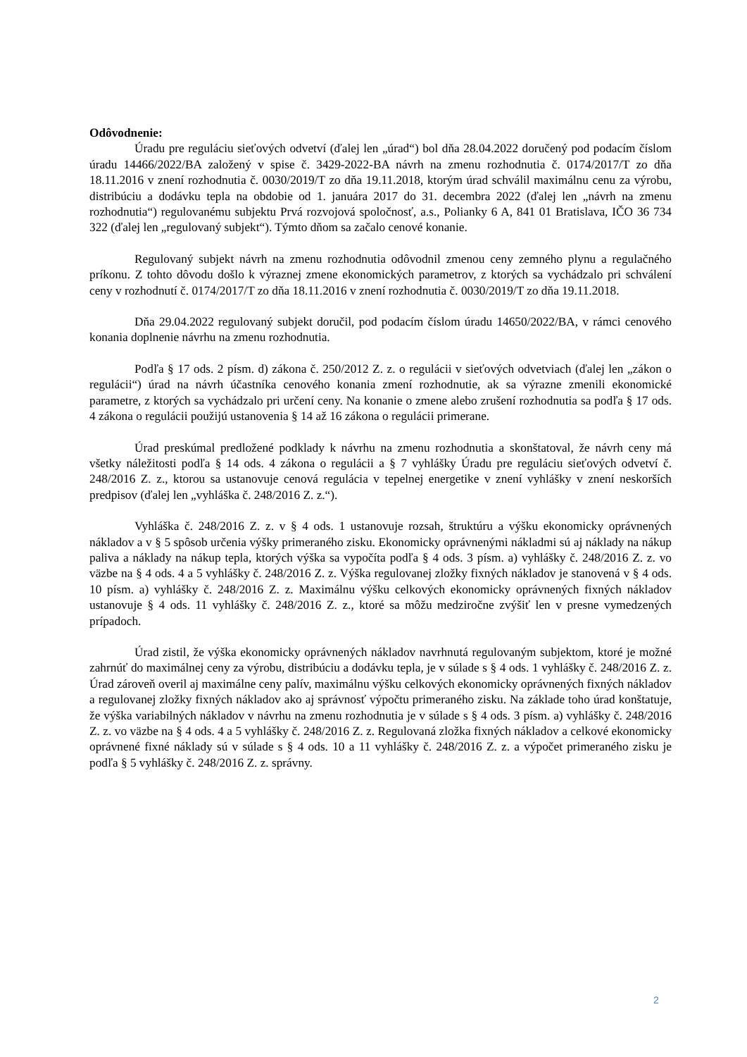Odôvodnenie:
Úradu pre reguláciu sieťových odvetví (ďalej len „úrad“) bol dňa 28.04.2022 doručený pod podacím číslom úradu 14466/2022/BA založený v spise č. 3429-2022-BA návrh na zmenu rozhodnutia č. 0174/2017/T zo dňa 18.11.2016 v znení rozhodnutia č. 0030/2019/T zo dňa 19.11.2018, ktorým úrad schválil maximálnu cenu za výrobu, distribúciu a dodávku tepla na obdobie od 1. januára 2017 do 31. decembra 2022 (ďalej len „návrh na zmenu rozhodnutia“) regulovanému subjektu Prvá rozvojová spoločnosť, a.s., Polianky 6 A, 841 01 Bratislava, IČO 36 734 322 (ďalej len „regulovaný subjekt“). Týmto dňom sa začalo cenové konanie.
Regulovaný subjekt návrh na zmenu rozhodnutia odôvodnil zmenou ceny zemného plynu a regulačného príkonu. Z tohto dôvodu došlo k výraznej zmene ekonomických parametrov, z ktorých sa vychádzalo pri schválení ceny v rozhodnutí č. 0174/2017/T zo dňa 18.11.2016 v znení rozhodnutia č. 0030/2019/T zo dňa 19.11.2018.
Dňa 29.04.2022 regulovaný subjekt doručil, pod podacím číslom úradu 14650/2022/BA, v rámci cenového konania doplnenie návrhu na zmenu rozhodnutia.
Podľa § 17 ods. 2 písm. d) zákona č. 250/2012 Z. z. o regulácii v sieťových odvetviach (ďalej len „zákon o regulácii“) úrad na návrh účastníka cenového konania zmení rozhodnutie, ak sa výrazne zmenili ekonomické parametre, z ktorých sa vychádzalo pri určení ceny. Na konanie o zmene alebo zrušení rozhodnutia sa podľa § 17 ods. 4 zákona o regulácii použijú ustanovenia § 14 až 16 zákona o regulácii primerane.
Úrad preskúmal predložené podklady k návrhu na zmenu rozhodnutia a skonštatoval, že návrh ceny má všetky náležitosti podľa § 14 ods. 4 zákona o regulácii a § 7 vyhlášky Úradu pre reguláciu sieťových odvetví č. 248/2016 Z. z., ktorou sa ustanovuje cenová regulácia v tepelnej energetike v znení vyhlášky v znení neskorších predpisov (ďalej len „vyhláška č. 248/2016 Z. z.“).
Vyhláška č. 248/2016 Z. z. v § 4 ods. 1 ustanovuje rozsah, štruktúru a výšku ekonomicky oprávnených nákladov a v § 5 spôsob určenia výšky primeraného zisku. Ekonomicky oprávnenými nákladmi sú aj náklady na nákup paliva a náklady na nákup tepla, ktorých výška sa vypočíta podľa § 4 ods. 3 písm. a) vyhlášky č. 248/2016 Z. z. vo väzbe na § 4 ods. 4 a 5 vyhlášky č. 248/2016 Z. z. Výška regulovanej zložky fixných nákladov je stanovená v § 4 ods. 10 písm. a) vyhlášky č. 248/2016 Z. z. Maximálnu výšku celkových ekonomicky oprávnených fixných nákladov ustanovuje § 4 ods. 11 vyhlášky č. 248/2016 Z. z., ktoré sa môžu medziročne zvýšiť len v presne vymedzených prípadoch.
Úrad zistil, že výška ekonomicky oprávnených nákladov navrhnutá regulovaným subjektom, ktoré je možné zahrnúť do maximálnej ceny za výrobu, distribúciu a dodávku tepla, je v súlade s § 4 ods. 1 vyhlášky č. 248/2016 Z. z. Úrad zároveň overil aj maximálne ceny palív, maximálnu výšku celkových ekonomicky oprávnených fixných nákladov a regulovanej zložky fixných nákladov ako aj správnosť výpočtu primeraného zisku. Na základe toho úrad konštatuje, že výška variabilných nákladov v návrhu na zmenu rozhodnutia je v súlade s § 4 ods. 3 písm. a) vyhlášky č. 248/2016 Z. z. vo väzbe na § 4 ods. 4 a 5 vyhlášky č. 248/2016 Z. z. Regulovaná zložka fixných nákladov a celkové ekonomicky oprávnené fixné náklady sú v súlade s § 4 ods. 10 a 11 vyhlášky č. 248/2016 Z. z. a výpočet primeraného zisku je podľa § 5 vyhlášky č. 248/2016 Z. z. správny.
2